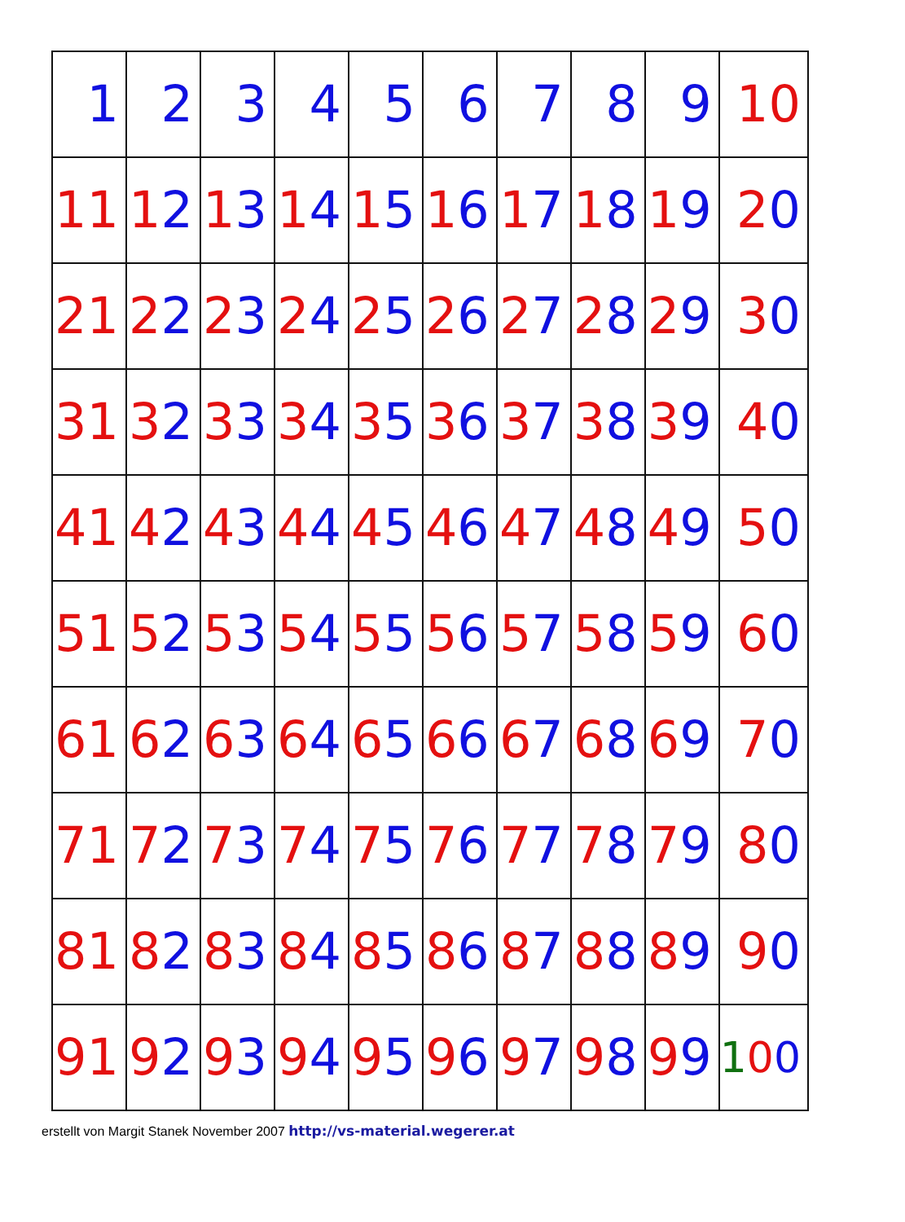| 1 | 2 | 3 | 4 | 5 | 6 | 7 | 8 | 9 | 1 0 |
| 1 1 | 1 2 | 1 3 | 1 4 | 1 5 | 1 6 | 1 7 | 1 8 | 1 9 | 2 0 |
| 2 1 | 2 2 | 2 3 | 2 4 | 2 5 | 2 6 | 2 7 | 2 8 | 2 9 | 3 0 |
| 3 1 | 3 2 | 3 3 | 3 4 | 3 5 | 3 6 | 3 7 | 3 8 | 3 9 | 4 0 |
| 4 1 | 4 2 | 4 3 | 4 4 | 4 5 | 4 6 | 4 7 | 4 8 | 4 9 | 5 0 |
| 5 1 | 5 2 | 5 3 | 5 4 | 5 5 | 5 6 | 5 7 | 5 8 | 5 9 | 6 0 |
| 6 1 | 6 2 | 6 3 | 6 4 | 6 5 | 6 6 | 6 7 | 6 8 | 6 9 | 7 0 |
| 7 1 | 7 2 | 7 3 | 7 4 | 7 5 | 7 6 | 7 7 | 7 8 | 7 9 | 8 0 |
| 8 1 | 8 2 | 8 3 | 8 4 | 8 5 | 8 6 | 8 7 | 8 8 | 8 9 | 9 0 |
| 9 1 | 9 2 | 9 3 | 9 4 | 9 5 | 9 6 | 9 7 | 9 8 | 9 9 | 1 0 0 |
erstellt von Margit Stanek November 2007 http://vs-material.wegerer.at